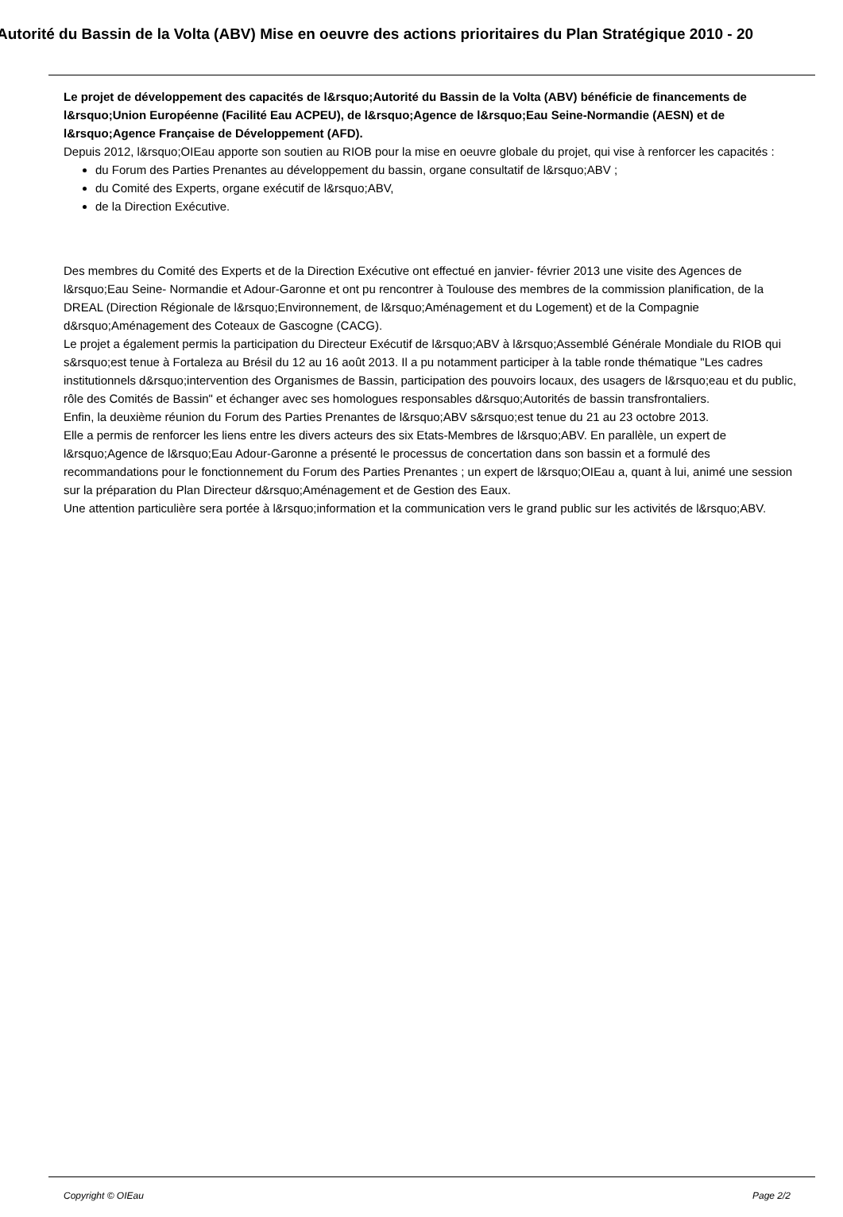Autorité du Bassin de la Volta (ABV) Mise en oeuvre des actions prioritaires du Plan Stratégique 2010 - 20
Le projet de développement des capacités de l&rsquo;Autorité du Bassin de la Volta (ABV) bénéficie de financements de l&rsquo;Union Européenne (Facilité Eau ACPEU), de l&rsquo;Agence de l&rsquo;Eau Seine-Normandie (AESN) et de l&rsquo;Agence Française de Développement (AFD).
Depuis 2012, l&rsquo;OIEau apporte son soutien au RIOB pour la mise en oeuvre globale du projet, qui vise à renforcer les capacités :
du Forum des Parties Prenantes au développement du bassin, organe consultatif de l&rsquo;ABV ;
du Comité des Experts, organe exécutif de l&rsquo;ABV,
de la Direction Exécutive.
Des membres du Comité des Experts et de la Direction Exécutive ont effectué en janvier- février 2013 une visite des Agences de l&rsquo;Eau Seine- Normandie et Adour-Garonne et ont pu rencontrer à Toulouse des membres de la commission planification, de la DREAL (Direction Régionale de l&rsquo;Environnement, de l&rsquo;Aménagement et du Logement) et de la Compagnie d&rsquo;Aménagement des Coteaux de Gascogne (CACG).
Le projet a également permis la participation du Directeur Exécutif de l&rsquo;ABV à l&rsquo;Assemblé Générale Mondiale du RIOB qui s&rsquo;est tenue à Fortaleza au Brésil du 12 au 16 août 2013. Il a pu notamment participer à la table ronde thématique "Les cadres institutionnels d&rsquo;intervention des Organismes de Bassin, participation des pouvoirs locaux, des usagers de l&rsquo;eau et du public, rôle des Comités de Bassin" et échanger avec ses homologues responsables d&rsquo;Autorités de bassin transfrontaliers.
Enfin, la deuxième réunion du Forum des Parties Prenantes de l&rsquo;ABV s&rsquo;est tenue du 21 au 23 octobre 2013.
Elle a permis de renforcer les liens entre les divers acteurs des six Etats-Membres de l&rsquo;ABV. En parallèle, un expert de l&rsquo;Agence de l&rsquo;Eau Adour-Garonne a présenté le processus de concertation dans son bassin et a formulé des recommandations pour le fonctionnement du Forum des Parties Prenantes ; un expert de l&rsquo;OIEau a, quant à lui, animé une session sur la préparation du Plan Directeur d&rsquo;Aménagement et de Gestion des Eaux.
Une attention particulière sera portée à l&rsquo;information et la communication vers le grand public sur les activités de l&rsquo;ABV.
Copyright © OIEau Page 2/2